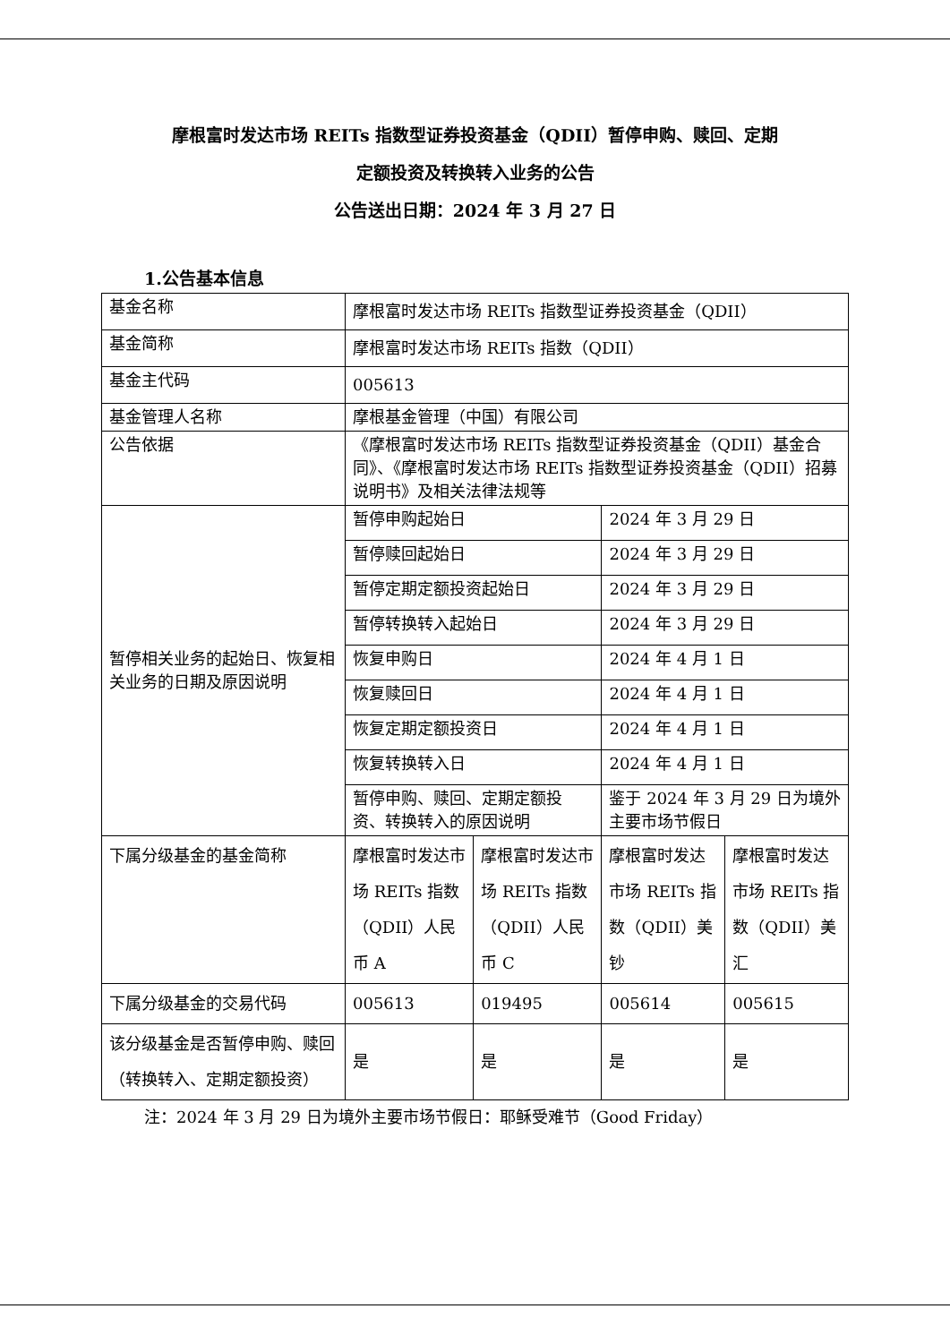摩根富时发达市场 REITs 指数型证券投资基金（QDII）暂停申购、赎回、定期
定额投资及转换转入业务的公告
公告送出日期：2024 年 3 月 27 日
1.公告基本信息
| 基金名称 | 摩根富时发达市场 REITs 指数型证券投资基金（QDII） | | | |
| 基金简称 | 摩根富时发达市场 REITs 指数（QDII） | | | |
| 基金主代码 | 005613 | | | |
| 基金管理人名称 | 摩根基金管理（中国）有限公司 | | | |
| 公告依据 | 《摩根富时发达市场 REITs 指数型证券投资基金（QDII）基金合同》、《摩根富时发达市场 REITs 指数型证券投资基金（QDII）招募说明书》及相关法律法规等 | | | |
| 暂停相关业务的起始日、恢复相关业务的日期及原因说明 | 暂停申购起始日 | | 2024 年 3 月 29 日 | |
| | 暂停赎回起始日 | | 2024 年 3 月 29 日 | |
| | 暂停定期定额投资起始日 | | 2024 年 3 月 29 日 | |
| | 暂停转换转入起始日 | | 2024 年 3 月 29 日 | |
| | 恢复申购日 | | 2024 年 4 月 1 日 | |
| | 恢复赎回日 | | 2024 年 4 月 1 日 | |
| | 恢复定期定额投资日 | | 2024 年 4 月 1 日 | |
| | 恢复转换转入日 | | 2024 年 4 月 1 日 | |
| | 暂停申购、赎回、定期定额投资、转换转入的原因说明 | | 鉴于 2024 年 3 月 29 日为境外主要市场节假日 | |
| 下属分级基金的基金简称 | 摩根富时发达市场 REITs 指数（QDII）人民币 A | 摩根富时发达市场 REITs 指数（QDII）人民币 C | 摩根富时发达市场 REITs 指数（QDII）美钞 | 摩根富时发达市场 REITs 指数（QDII）美汇 |
| 下属分级基金的交易代码 | 005613 | 019495 | 005614 | 005615 |
| 该分级基金是否暂停申购、赎回（转换转入、定期定额投资） | 是 | 是 | 是 | 是 |
注：2024 年 3 月 29 日为境外主要市场节假日：耶稣受难节（Good Friday）